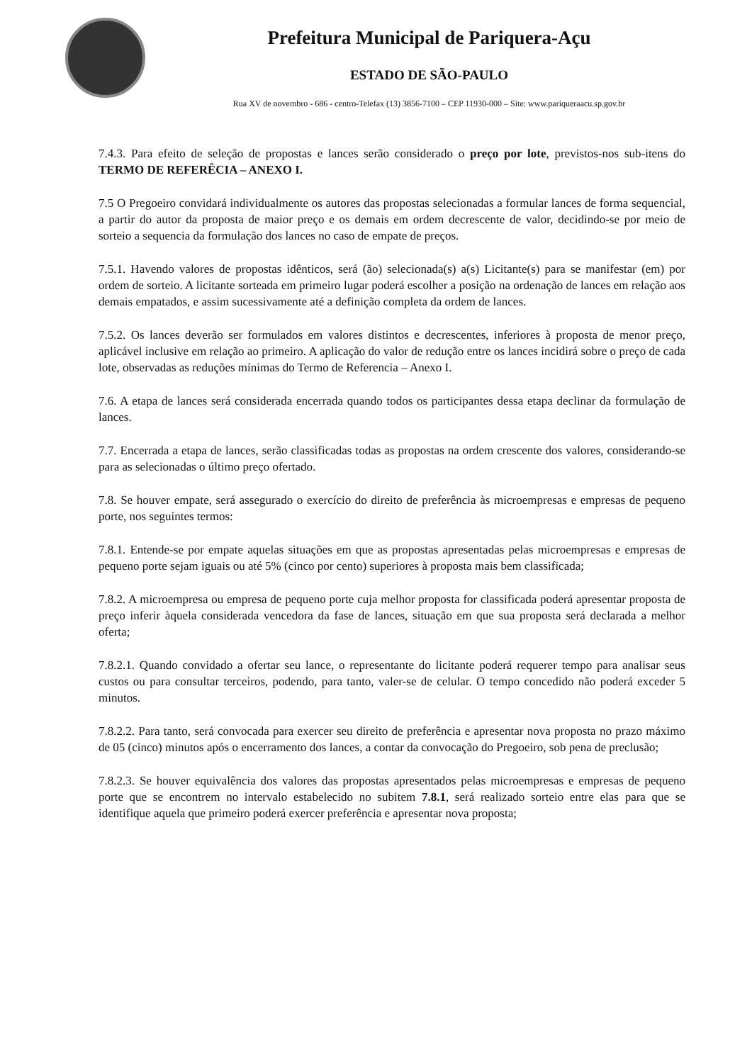Prefeitura Municipal de Pariquera-Açu
ESTADO DE SÃO-PAULO
Rua XV de novembro - 686 - centro-Telefax (13) 3856-7100 – CEP 11930-000 – Site: www.pariqueraacu.sp.gov.br
7.4.3. Para efeito de seleção de propostas e lances serão considerado o preço por lote, previstos-nos sub-itens do TERMO DE REFERÊCIA – ANEXO I.
7.5 O Pregoeiro convidará individualmente os autores das propostas selecionadas a formular lances de forma sequencial, a partir do autor da proposta de maior preço e os demais em ordem decrescente de valor, decidindo-se por meio de sorteio a sequencia da formulação dos lances no caso de empate de preços.
7.5.1. Havendo valores de propostas idênticos, será (ão) selecionada(s) a(s) Licitante(s) para se manifestar (em) por ordem de sorteio. A licitante sorteada em primeiro lugar poderá escolher a posição na ordenação de lances em relação aos demais empatados, e assim sucessivamente até a definição completa da ordem de lances.
7.5.2. Os lances deverão ser formulados em valores distintos e decrescentes, inferiores à proposta de menor preço, aplicável inclusive em relação ao primeiro. A aplicação do valor de redução entre os lances incidirá sobre o preço de cada lote, observadas as reduções mínimas do Termo de Referencia – Anexo I.
7.6. A etapa de lances será considerada encerrada quando todos os participantes dessa etapa declinar da formulação de lances.
7.7. Encerrada a etapa de lances, serão classificadas todas as propostas na ordem crescente dos valores, considerando-se para as selecionadas o último preço ofertado.
7.8. Se houver empate, será assegurado o exercício do direito de preferência às microempresas e empresas de pequeno porte, nos seguintes termos:
7.8.1. Entende-se por empate aquelas situações em que as propostas apresentadas pelas microempresas e empresas de pequeno porte sejam iguais ou até 5% (cinco por cento) superiores à proposta mais bem classificada;
7.8.2. A microempresa ou empresa de pequeno porte cuja melhor proposta for classificada poderá apresentar proposta de preço inferir àquela considerada vencedora da fase de lances, situação em que sua proposta será declarada a melhor oferta;
7.8.2.1. Quando convidado a ofertar seu lance, o representante do licitante poderá requerer tempo para analisar seus custos ou para consultar terceiros, podendo, para tanto, valer-se de celular. O tempo concedido não poderá exceder 5 minutos.
7.8.2.2. Para tanto, será convocada para exercer seu direito de preferência e apresentar nova proposta no prazo máximo de 05 (cinco) minutos após o encerramento dos lances, a contar da convocação do Pregoeiro, sob pena de preclusão;
7.8.2.3. Se houver equivalência dos valores das propostas apresentados pelas microempresas e empresas de pequeno porte que se encontrem no intervalo estabelecido no subitem 7.8.1, será realizado sorteio entre elas para que se identifique aquela que primeiro poderá exercer preferência e apresentar nova proposta;